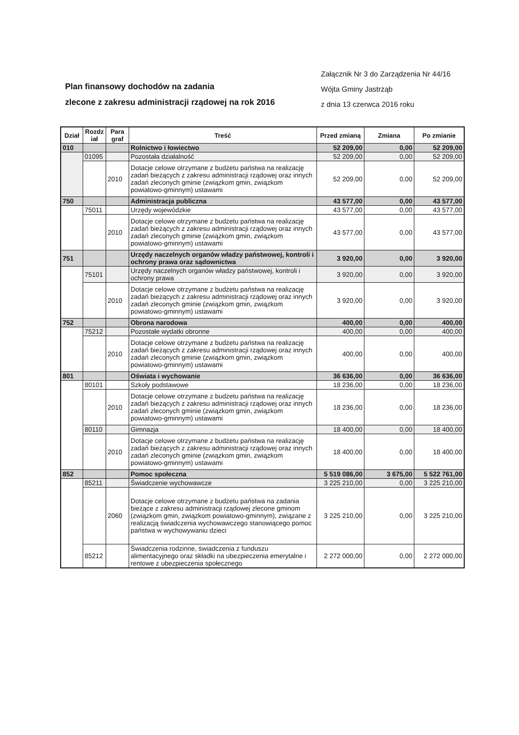Plan finansowy dochodów na zadania
zlecone z zakresu administracji rządowej na rok 2016
Załącznik Nr 3 do Zarządzenia Nr 44/16
Wójta Gminy Jastrząb
z dnia 13 czerwca 2016 roku
| Dział | Rozdz iał | Para graf | Treść | Przed zmianą | Zmiana | Po zmianie |
| --- | --- | --- | --- | --- | --- | --- |
| 010 | | | Rolnictwo i łowiectwo | 52 209,00 | 0,00 | 52 209,00 |
| | 01095 | | Pozostała działalność | 52 209,00 | 0,00 | 52 209,00 |
| | | 2010 | Dotacje celowe otrzymane z budżetu państwa na realizację zadań bieżących z zakresu administracji rządowej oraz innych zadań zleconych gminie (związkom gmin, związkom powiatowo-gminnym) ustawami | 52 209,00 | 0,00 | 52 209,00 |
| 750 | | | Administracja publiczna | 43 577,00 | 0,00 | 43 577,00 |
| | 75011 | | Urzędy wojewódzkie | 43 577,00 | 0,00 | 43 577,00 |
| | | 2010 | Dotacje celowe otrzymane z budżetu państwa na realizację zadań bieżących z zakresu administracji rządowej oraz innych zadań zleconych gminie (związkom gmin, związkom powiatowo-gminnym) ustawami | 43 577,00 | 0,00 | 43 577,00 |
| 751 | | | Urzędy naczelnych organów władzy państwowej, kontroli i ochrony prawa oraz sądownictwa | 3 920,00 | 0,00 | 3 920,00 |
| | 75101 | | Urzędy naczelnych organów władzy państwowej, kontroli i ochrony prawa | 3 920,00 | 0,00 | 3 920,00 |
| | | 2010 | Dotacje celowe otrzymane z budżetu państwa na realizację zadań bieżących z zakresu administracji rządowej oraz innych zadań zleconych gminie (związkom gmin, związkom powiatowo-gminnym) ustawami | 3 920,00 | 0,00 | 3 920,00 |
| 752 | | | Obrona narodowa | 400,00 | 0,00 | 400,00 |
| | 75212 | | Pozostałe wydatki obronne | 400,00 | 0,00 | 400,00 |
| | | 2010 | Dotacje celowe otrzymane z budżetu państwa na realizację zadań bieżących z zakresu administracji rządowej oraz innych zadań zleconych gminie (związkom gmin, związkom powiatowo-gminnym) ustawami | 400,00 | 0,00 | 400,00 |
| 801 | | | Oświata i wychowanie | 36 636,00 | 0,00 | 36 636,00 |
| | 80101 | | Szkoły podstawowe | 18 236,00 | 0,00 | 18 236,00 |
| | | 2010 | Dotacje celowe otrzymane z budżetu państwa na realizację zadań bieżących z zakresu administracji rządowej oraz innych zadań zleconych gminie (związkom gmin, związkom powiatowo-gminnym) ustawami | 18 236,00 | 0,00 | 18 236,00 |
| | 80110 | | Gimnazja | 18 400,00 | 0,00 | 18 400,00 |
| | | 2010 | Dotacje celowe otrzymane z budżetu państwa na realizację zadań bieżących z zakresu administracji rządowej oraz innych zadań zleconych gminie (związkom gmin, związkom powiatowo-gminnym) ustawami | 18 400,00 | 0,00 | 18 400,00 |
| 852 | | | Pomoc społeczna | 5 519 086,00 | 3 675,00 | 5 522 761,00 |
| | 85211 | | Świadczenie wychowawcze | 3 225 210,00 | 0,00 | 3 225 210,00 |
| | | 2060 | Dotacje celowe otrzymane z budżetu państwa na zadania bieżące z zakresu administracji rządowej zlecone gminom (związkom gmin, związkom powiatowo-gminnym), związane z realizacją świadczenia wychowawczego stanowiącego pomoc państwa w wychowywaniu dzieci | 3 225 210,00 | 0,00 | 3 225 210,00 |
| | 85212 | | Świadczenia rodzinne, świadczenia z funduszu alimentacyjnego oraz składki na ubezpieczenia emerytalne i rentowe z ubezpieczenia społecznego | 2 272 000,00 | 0,00 | 2 272 000,00 |